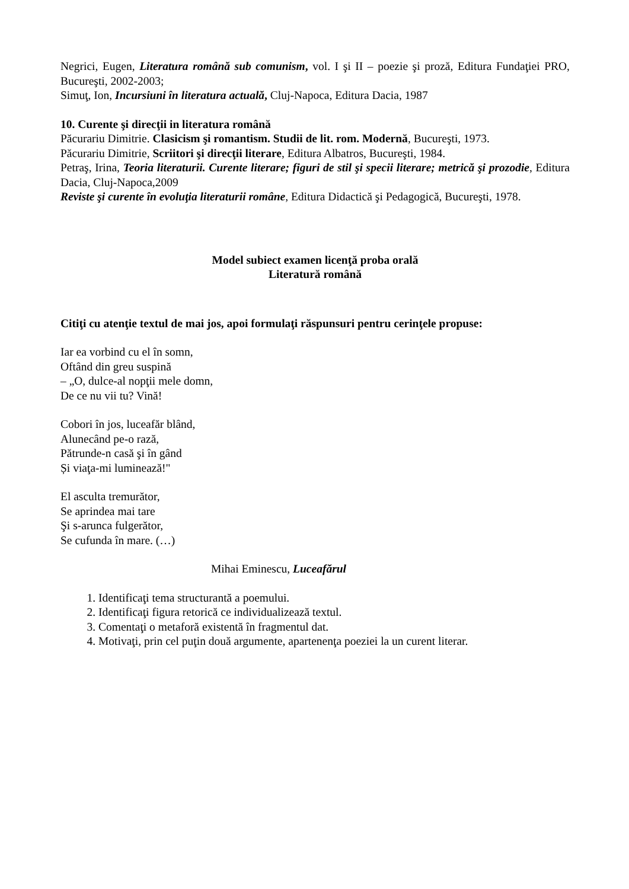Negrici, Eugen, Literatura română sub comunism, vol. I şi II – poezie şi proză, Editura Fundaţiei PRO, Bucureşti, 2002-2003;
Simuţ, Ion, Incursiuni în literatura actuală, Cluj-Napoca, Editura Dacia, 1987
10. Curente şi direcţii in literatura română
Păcurariu Dimitrie. Clasicism şi romantism. Studii de lit. rom. Modernă, Bucureşti, 1973.
Păcurariu Dimitrie, Scriitori şi direcţii literare, Editura Albatros, Bucureşti, 1984.
Petraş, Irina, Teoria literaturii. Curente literare; figuri de stil şi specii literare; metrică şi prozodie, Editura Dacia, Cluj-Napoca,2009
Reviste şi curente în evoluţia literaturii române, Editura Didactică şi Pedagogică, Bucureşti, 1978.
Model subiect examen licenţă proba orală
Literatură română
Citiţi cu atenţie textul de mai jos, apoi formulaţi răspunsuri pentru cerinţele propuse:
Iar ea vorbind cu el în somn,
Oftând din greu suspină
– „O, dulce-al nopţii mele domn,
De ce nu vii tu? Vină!
Cobori în jos, luceafăr blând,
Alunecând pe-o rază,
Pătrunde-n casă şi în gând
Și viaţa-mi luminează!"
El asculta tremurător,
Se aprindea mai tare
Şi s-arunca fulgerător,
Se cufunda în mare. (…)
Mihai Eminescu, Luceafărul
1. Identificaţi tema structurantă a poemului.
2. Identificaţi figura retorică ce individualizează textul.
3. Comentaţi o metaforă existentă în fragmentul dat.
4. Motivaţi, prin cel puţin două argumente, apartenenţa poeziei la un curent literar.